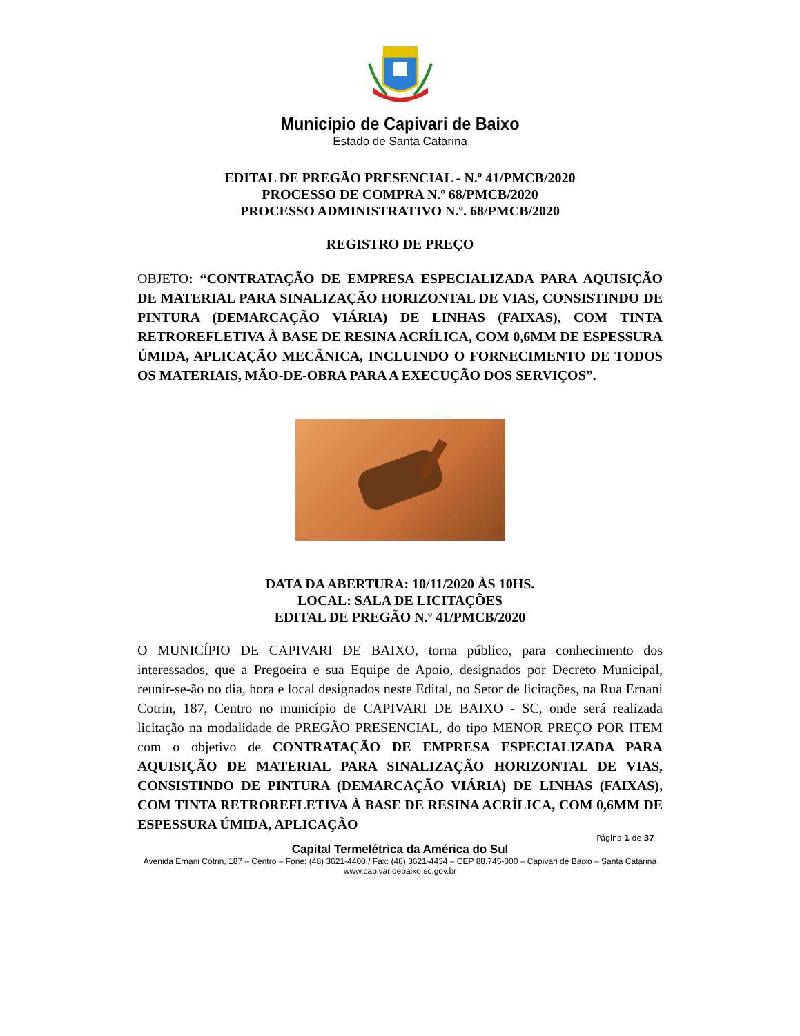Município de Capivari de Baixo
Estado de Santa Catarina
EDITAL DE PREGÃO PRESENCIAL - N.º 41/PMCB/2020
PROCESSO DE COMPRA N.º 68/PMCB/2020
PROCESSO ADMINISTRATIVO N.º. 68/PMCB/2020
REGISTRO DE PREÇO
OBJETO: “CONTRATAÇÃO DE EMPRESA ESPECIALIZADA PARA AQUISIÇÃO DE MATERIAL PARA SINALIZAÇÃO HORIZONTAL DE VIAS, CONSISTINDO DE PINTURA (DEMARCAÇÃO VIÁRIA) DE LINHAS (FAIXAS), COM TINTA RETROREFLETIVA À BASE DE RESINA ACRÍLICA, COM 0,6MM DE ESPESSURA ÚMIDA, APLICAÇÃO MECÂNICA, INCLUINDO O FORNECIMENTO DE TODOS OS MATERIAIS, MÃO-DE-OBRA PARA A EXECUÇÃO DOS SERVIÇOS”.
DATA DA ABERTURA: 10/11/2020 ÀS 10HS.
LOCAL: SALA DE LICITAÇÕES
EDITAL DE PREGÃO N.º 41/PMCB/2020
O MUNICÍPIO DE CAPIVARI DE BAIXO, torna público, para conhecimento dos interessados, que a Pregoeira e sua Equipe de Apoio, designados por Decreto Municipal, reunir-se-ão no dia, hora e local designados neste Edital, no Setor de licitações, na Rua Ernani Cotrin, 187, Centro no município de CAPIVARI DE BAIXO - SC, onde será realizada licitação na modalidade de PREGÃO PRESENCIAL, do tipo MENOR PREÇO POR ITEM com o objetivo de CONTRATAÇÃO DE EMPRESA ESPECIALIZADA PARA AQUISIÇÃO DE MATERIAL PARA SINALIZAÇÃO HORIZONTAL DE VIAS, CONSISTINDO DE PINTURA (DEMARCAÇÃO VIÁRIA) DE LINHAS (FAIXAS), COM TINTA RETROREFLETIVA À BASE DE RESINA ACRÍLICA, COM 0,6MM DE ESPESSURA ÚMIDA, APLICAÇÃO
Página 1 de 37
Capital Termelétrica da América do Sul
Avenida Ernani Cotrin, 187 – Centro – Fone: (48) 3621-4400 / Fax: (48) 3621-4434 – CEP 88.745-000 – Capivari de Baixo – Santa Catarina
www.capivaridebaixo.sc.gov.br